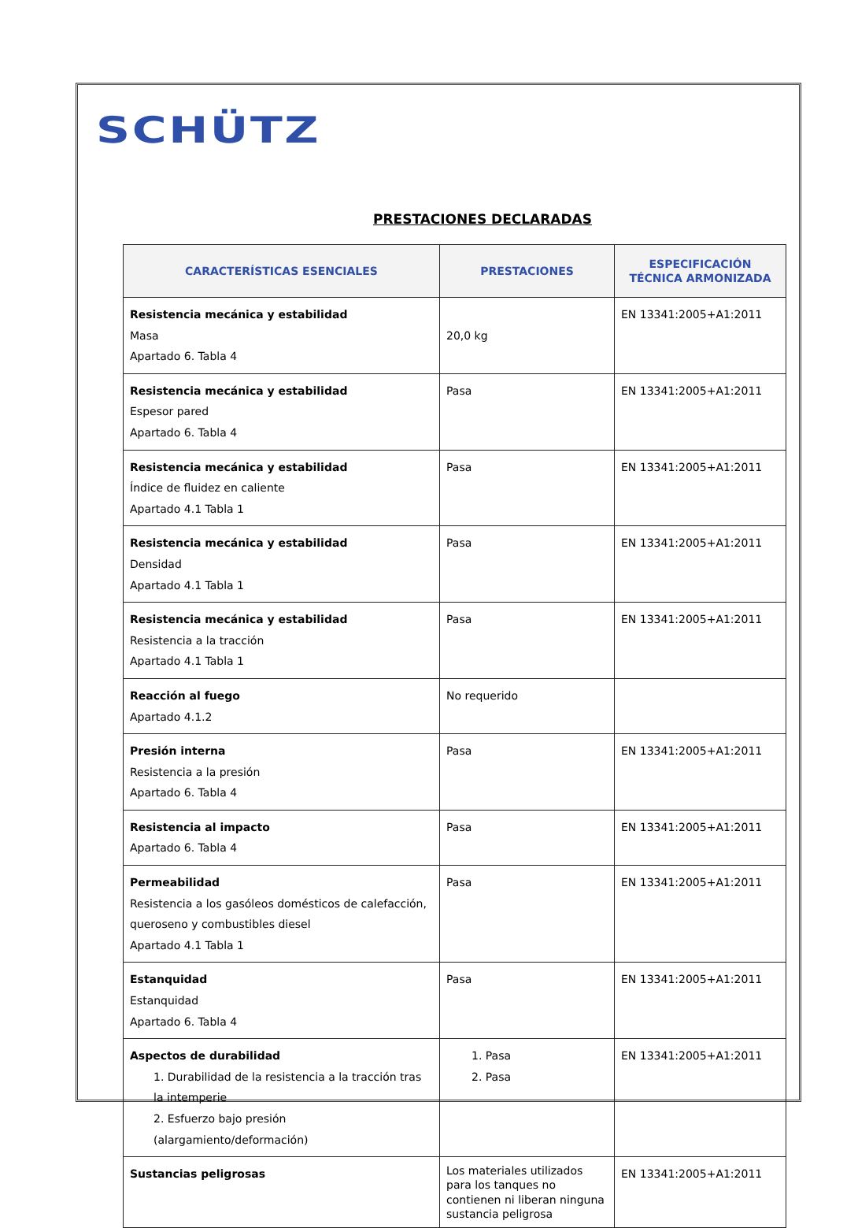SCHÜTZ
PRESTACIONES DECLARADAS
| CARACTERÍSTICAS ESENCIALES | PRESTACIONES | ESPECIFICACIÓN TÉCNICA ARMONIZADA |
| --- | --- | --- |
| Resistencia mecánica y estabilidad Masa Apartado 6. Tabla 4 | 20,0 kg | EN 13341:2005+A1:2011 |
| Resistencia mecánica y estabilidad Espesor pared Apartado 6. Tabla 4 | Pasa | EN 13341:2005+A1:2011 |
| Resistencia mecánica y estabilidad Índice de fluidez en caliente Apartado 4.1 Tabla 1 | Pasa | EN 13341:2005+A1:2011 |
| Resistencia mecánica y estabilidad Densidad Apartado 4.1 Tabla 1 | Pasa | EN 13341:2005+A1:2011 |
| Resistencia mecánica y estabilidad Resistencia a la tracción Apartado 4.1 Tabla 1 | Pasa | EN 13341:2005+A1:2011 |
| Reacción al fuego Apartado 4.1.2 | No requerido | |
| Presión interna Resistencia a la presión Apartado 6. Tabla 4 | Pasa | EN 13341:2005+A1:2011 |
| Resistencia al impacto Apartado 6. Tabla 4 | Pasa | EN 13341:2005+A1:2011 |
| Permeabilidad Resistencia a los gasóleos domésticos de calefacción, queroseno y combustibles diesel Apartado 4.1 Tabla 1 | Pasa | EN 13341:2005+A1:2011 |
| Estanquidad Estanquidad Apartado 6. Tabla 4 | Pasa | EN 13341:2005+A1:2011 |
| Aspectos de durabilidad 1. Durabilidad de la resistencia a la tracción tras la intemperie 2. Esfuerzo bajo presión (alargamiento/deformación) | 1. Pasa 2. Pasa | EN 13341:2005+A1:2011 |
| Sustancias peligrosas | Los materiales utilizados para los tanques no contienen ni liberan ninguna sustancia peligrosa | EN 13341:2005+A1:2011 |